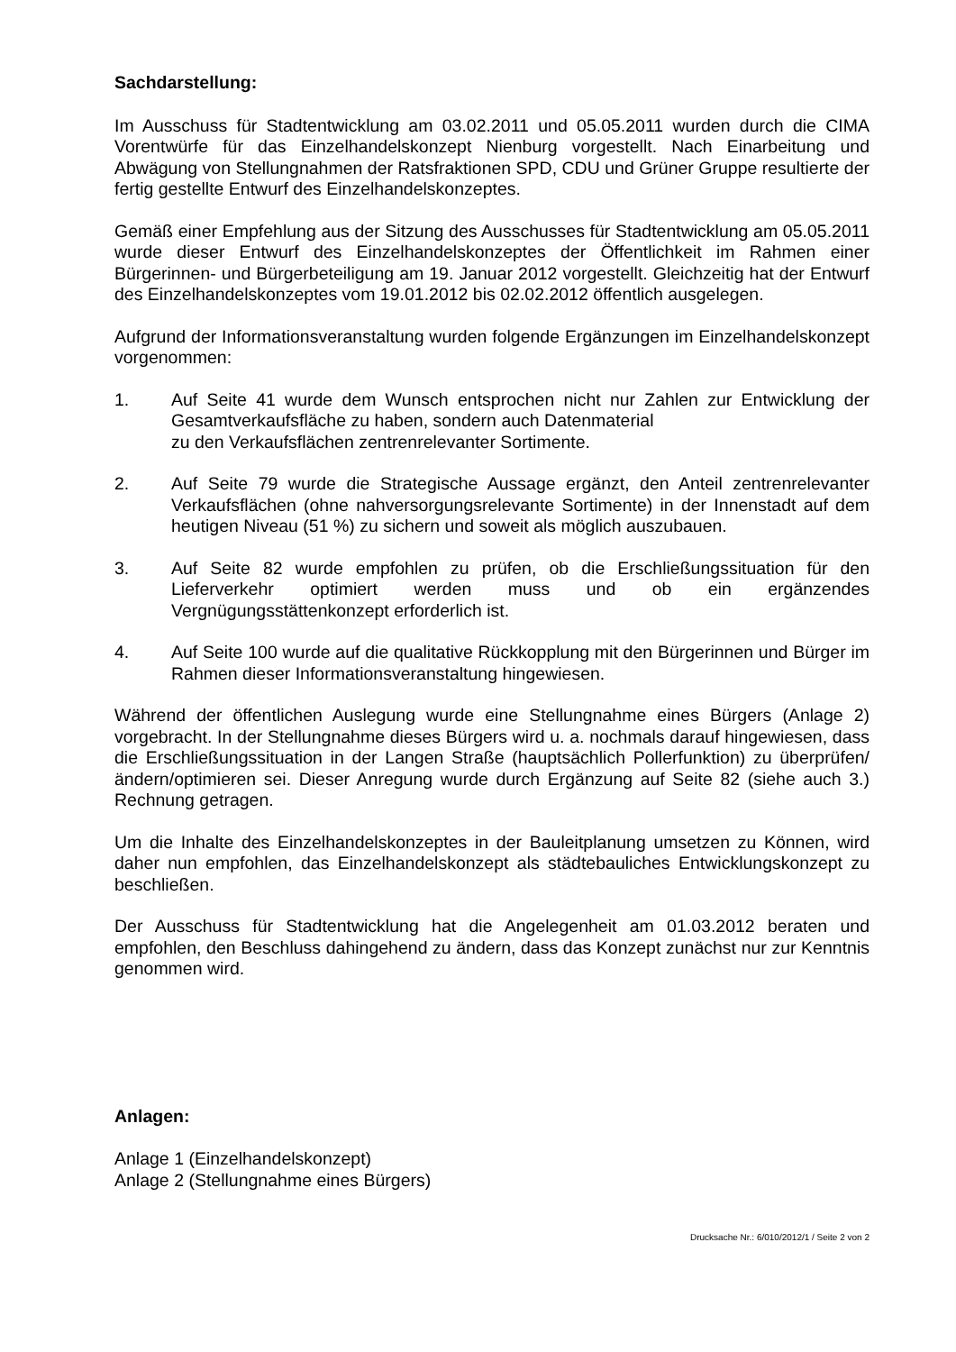Sachdarstellung:
Im Ausschuss für Stadtentwicklung am 03.02.2011 und 05.05.2011 wurden durch die CIMA Vorentwürfe für das Einzelhandelskonzept Nienburg vorgestellt. Nach Einarbeitung und Abwägung von Stellungnahmen der Ratsfraktionen SPD, CDU und Grüner Gruppe resultierte der fertig gestellte Entwurf des Einzelhandelskonzeptes.
Gemäß einer Empfehlung aus der Sitzung des Ausschusses für Stadtentwicklung am 05.05.2011 wurde dieser Entwurf des Einzelhandelskonzeptes der Öffentlichkeit im Rahmen einer Bürgerinnen- und Bürgerbeteiligung am 19. Januar 2012 vorgestellt. Gleichzeitig hat der Entwurf des Einzelhandelskonzeptes vom 19.01.2012 bis 02.02.2012 öffentlich ausgelegen.
Aufgrund der Informationsveranstaltung wurden folgende Ergänzungen im Einzelhandelskonzept vorgenommen:
1. Auf Seite 41 wurde dem Wunsch entsprochen nicht nur Zahlen zur Entwicklung der Gesamtverkaufsfläche zu haben, sondern auch Datenmaterial
zu den Verkaufsflächen zentrenrelevanter Sortimente.
2. Auf Seite 79 wurde die Strategische Aussage ergänzt, den Anteil zentrenrelevanter Verkaufsflächen (ohne nahversorgungsrelevante Sortimente) in der Innenstadt auf dem heutigen Niveau (51 %) zu sichern und soweit als möglich auszubauen.
3. Auf Seite 82 wurde empfohlen zu prüfen, ob die Erschließungssituation für den Lieferverkehr optimiert werden muss und ob ein ergänzendes Vergnügungsstättenkonzept erforderlich ist.
4. Auf Seite 100 wurde auf die qualitative Rückkopplung mit den Bürgerinnen und Bürger im Rahmen dieser Informationsveranstaltung hingewiesen.
Während der öffentlichen Auslegung wurde eine Stellungnahme eines Bürgers (Anlage 2) vorgebracht. In der Stellungnahme dieses Bürgers wird u. a. nochmals darauf hingewiesen, dass die Erschließungssituation in der Langen Straße (hauptsächlich Pollerfunktion) zu überprüfen/ändern/optimieren sei. Dieser Anregung wurde durch Ergänzung auf Seite 82 (siehe auch 3.) Rechnung getragen.
Um die Inhalte des Einzelhandelskonzeptes in der Bauleitplanung umsetzen zu Können, wird daher nun empfohlen, das Einzelhandelskonzept als städtebauliches Entwicklungskonzept zu beschließen.
Der Ausschuss für Stadtentwicklung hat die Angelegenheit am 01.03.2012 beraten und empfohlen, den Beschluss dahingehend zu ändern, dass das Konzept zunächst nur zur Kenntnis genommen wird.
Anlagen:
Anlage 1 (Einzelhandelskonzept)
Anlage 2 (Stellungnahme eines Bürgers)
Drucksache Nr.: 6/010/2012/1 / Seite 2 von 2